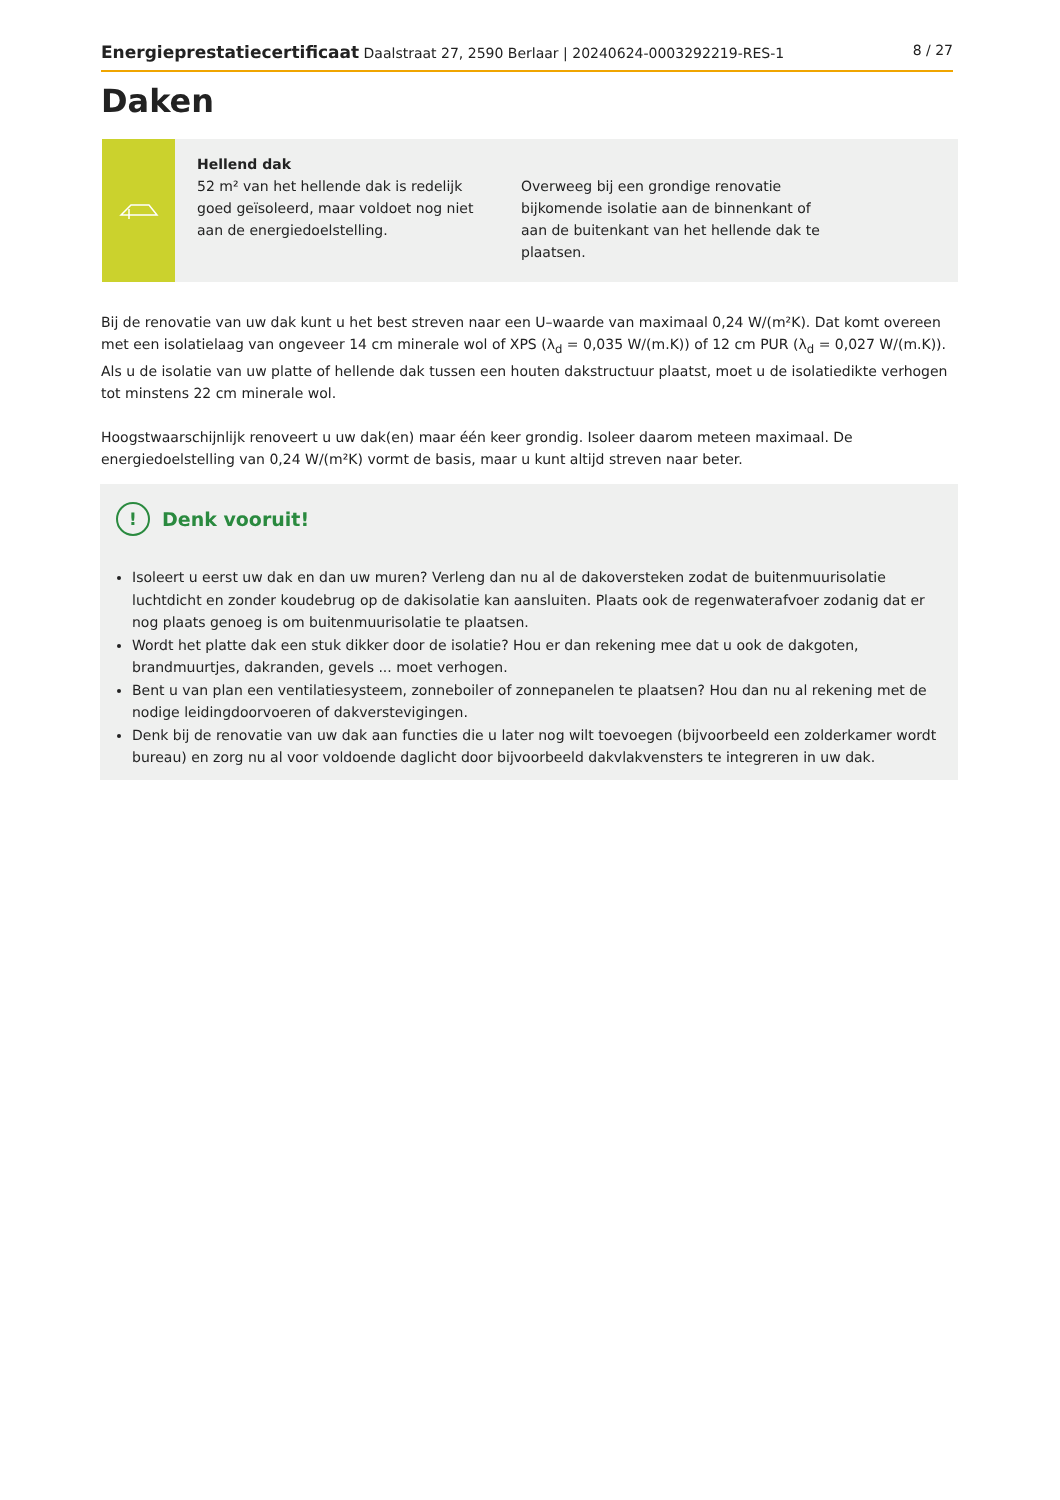Energieprestatiecertificaat Daalstraat 27, 2590 Berlaar | 20240624-0003292219-RES-1 8 / 27
Daken
Hellend dak
52 m² van het hellende dak is redelijk goed geïsoleerd, maar voldoet nog niet aan de energiedoelstelling.
Overweeg bij een grondige renovatie bijkomende isolatie aan de binnenkant of aan de buitenkant van het hellende dak te plaatsen.
Bij de renovatie van uw dak kunt u het best streven naar een U–waarde van maximaal 0,24 W/(m²K). Dat komt overeen met een isolatielaag van ongeveer 14 cm minerale wol of XPS (λ<sub>d</sub> = 0,035 W/(m.K)) of 12 cm PUR (λ<sub>d</sub> = 0,027 W/(m.K)). Als u de isolatie van uw platte of hellende dak tussen een houten dakstructuur plaatst, moet u de isolatiedikte verhogen tot minstens 22 cm minerale wol.
Hoogstwaarschijnlijk renoveert u uw dak(en) maar één keer grondig. Isoleer daarom meteen maximaal. De energiedoelstelling van 0,24 W/(m²K) vormt de basis, maar u kunt altijd streven naar beter.
! Denk vooruit!
Isoleert u eerst uw dak en dan uw muren? Verleng dan nu al de dakoversteken zodat de buitenmuurisolatie luchtdicht en zonder koudebrug op de dakisolatie kan aansluiten. Plaats ook de regenwaterafvoer zodanig dat er nog plaats genoeg is om buitenmuurisolatie te plaatsen.
Wordt het platte dak een stuk dikker door de isolatie? Hou er dan rekening mee dat u ook de dakgoten, brandmuurtjes, dakranden, gevels ... moet verhogen.
Bent u van plan een ventilatiesysteem, zonneboiler of zonnepanelen te plaatsen? Hou dan nu al rekening met de nodige leidingdoorvoeren of dakverstevigingen.
Denk bij de renovatie van uw dak aan functies die u later nog wilt toevoegen (bijvoorbeeld een zolderkamer wordt bureau) en zorg nu al voor voldoende daglicht door bijvoorbeeld dakvlakvensters te integreren in uw dak.